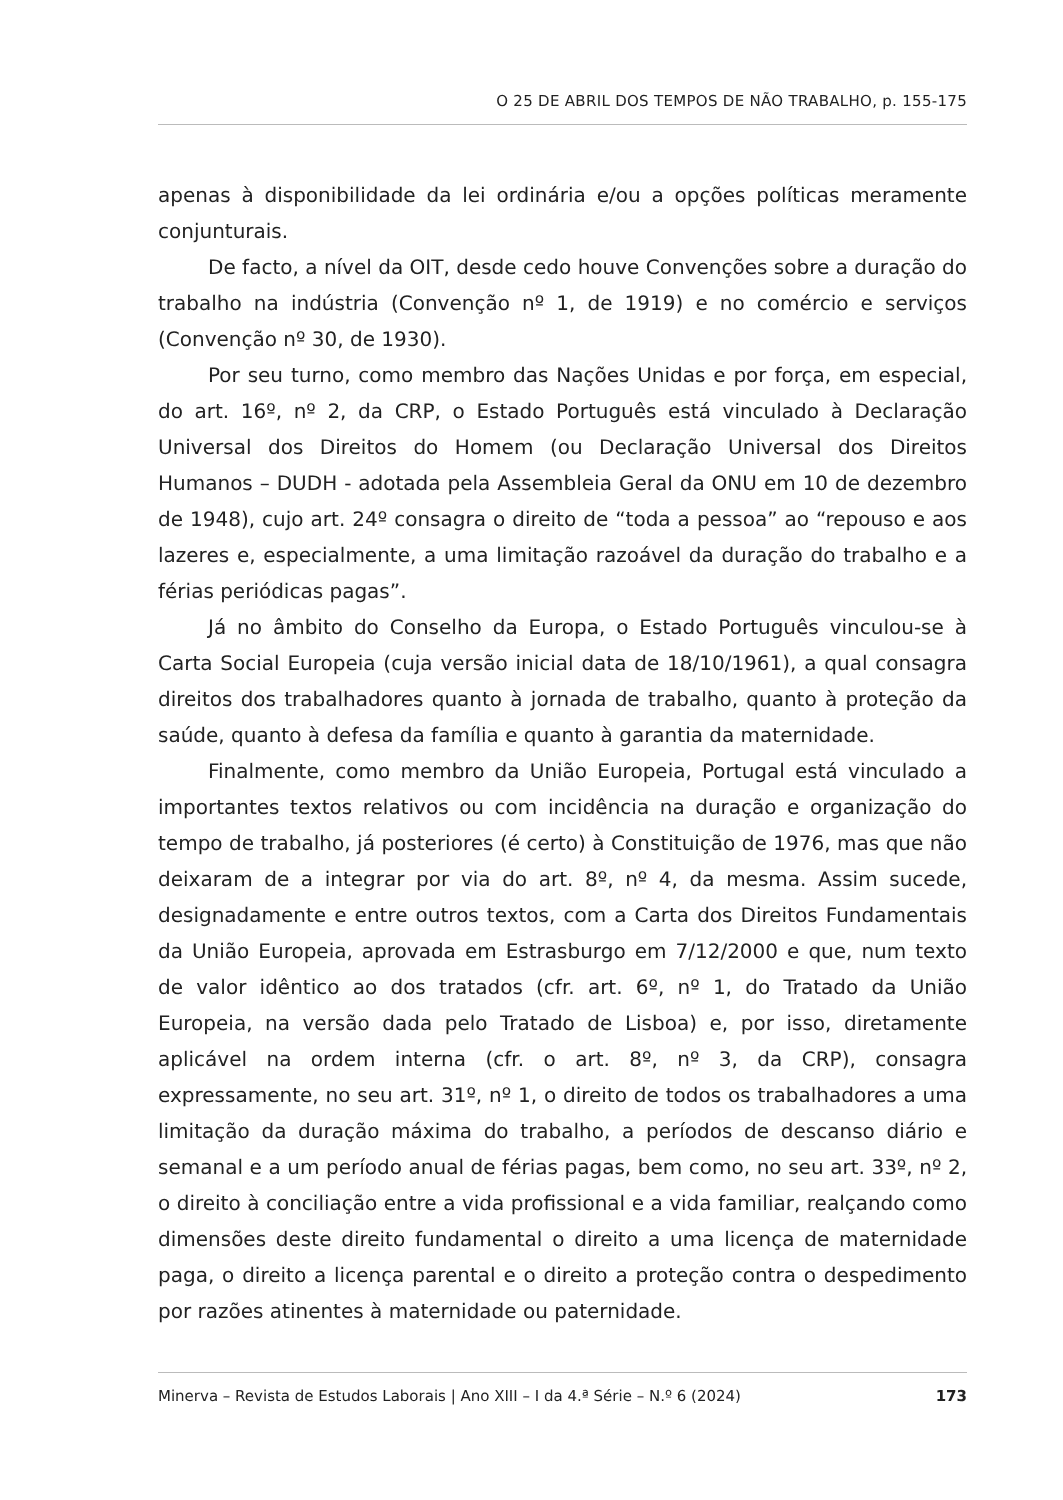O 25 DE ABRIL DOS TEMPOS DE NÃO TRABALHO, p. 155-175
apenas à disponibilidade da lei ordinária e/ou a opções políticas meramente conjunturais.
De facto, a nível da OIT, desde cedo houve Convenções sobre a duração do trabalho na indústria (Convenção nº 1, de 1919) e no comércio e serviços (Convenção nº 30, de 1930).
Por seu turno, como membro das Nações Unidas e por força, em especial, do art. 16º, nº 2, da CRP, o Estado Português está vinculado à Declaração Universal dos Direitos do Homem (ou Declaração Universal dos Direitos Humanos – DUDH - adotada pela Assembleia Geral da ONU em 10 de dezembro de 1948), cujo art. 24º consagra o direito de “toda a pessoa” ao “repouso e aos lazeres e, especialmente, a uma limitação razoável da duração do trabalho e a férias periódicas pagas”.
Já no âmbito do Conselho da Europa, o Estado Português vinculou-se à Carta Social Europeia (cuja versão inicial data de 18/10/1961), a qual consagra direitos dos trabalhadores quanto à jornada de trabalho, quanto à proteção da saúde, quanto à defesa da família e quanto à garantia da maternidade.
Finalmente, como membro da União Europeia, Portugal está vinculado a importantes textos relativos ou com incidência na duração e organização do tempo de trabalho, já posteriores (é certo) à Constituição de 1976, mas que não deixaram de a integrar por via do art. 8º, nº 4, da mesma. Assim sucede, designadamente e entre outros textos, com a Carta dos Direitos Fundamentais da União Europeia, aprovada em Estrasburgo em 7/12/2000 e que, num texto de valor idêntico ao dos tratados (cfr. art. 6º, nº 1, do Tratado da União Europeia, na versão dada pelo Tratado de Lisboa) e, por isso, diretamente aplicável na ordem interna (cfr. o art. 8º, nº 3, da CRP), consagra expressamente, no seu art. 31º, nº 1, o direito de todos os trabalhadores a uma limitação da duração máxima do trabalho, a períodos de descanso diário e semanal e a um período anual de férias pagas, bem como, no seu art. 33º, nº 2, o direito à conciliação entre a vida profissional e a vida familiar, realçando como dimensões deste direito fundamental o direito a uma licença de maternidade paga, o direito a licença parental e o direito a proteção contra o despedimento por razões atinentes à maternidade ou paternidade.
Minerva – Revista de Estudos Laborais | Ano XIII – I da 4.ª Série – N.º 6 (2024) 173